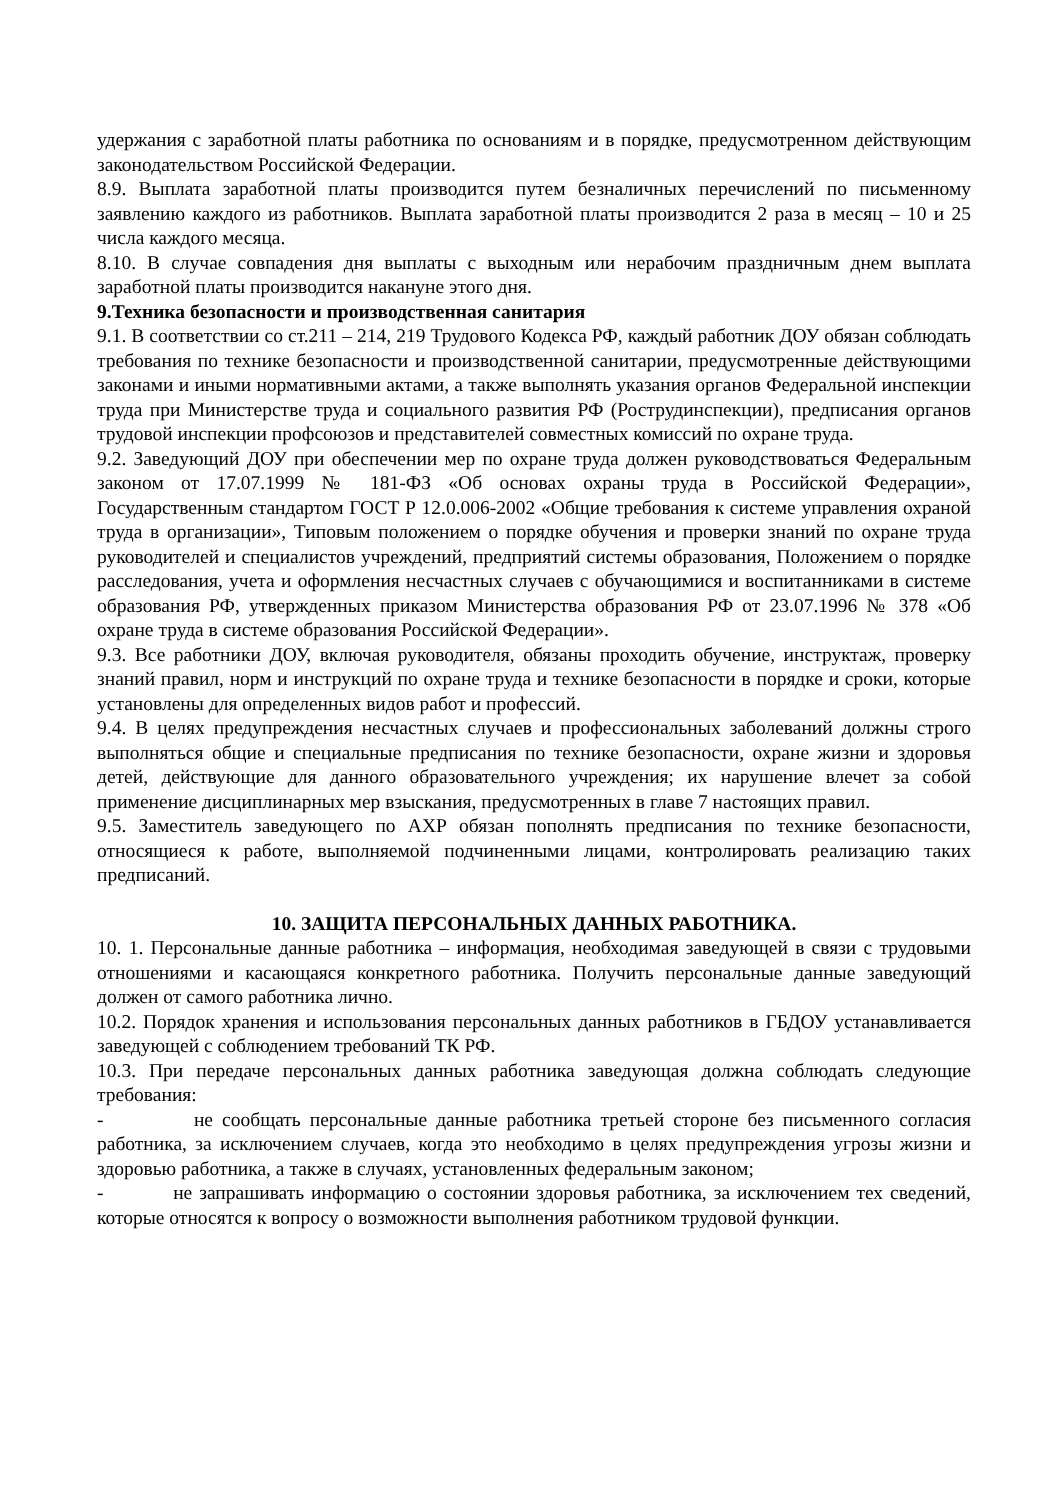удержания с заработной платы работника по основаниям и в порядке, предусмотренном действующим законодательством Российской Федерации.
8.9. Выплата заработной платы производится путем безналичных перечислений по письменному заявлению каждого из работников. Выплата заработной платы производится 2 раза в месяц – 10 и 25 числа каждого месяца.
8.10. В случае совпадения дня выплаты с выходным или нерабочим праздничным днем выплата заработной платы производится накануне этого дня.
9.Техника безопасности и производственная санитария
9.1. В соответствии со ст.211 – 214, 219 Трудового Кодекса РФ, каждый работник ДОУ обязан соблюдать требования по технике безопасности и производственной санитарии, предусмотренные действующими законами и иными нормативными актами, а также выполнять указания органов Федеральной инспекции труда при Министерстве труда и социального развития РФ (Рострудинспекции), предписания органов трудовой инспекции профсоюзов и представителей совместных комиссий по охране труда.
9.2. Заведующий ДОУ при обеспечении мер по охране труда должен руководствоваться Федеральным законом от 17.07.1999 № 181-ФЗ «Об основах охраны труда в Российской Федерации», Государственным стандартом ГОСТ Р 12.0.006-2002 «Общие требования к системе управления охраной труда в организации», Типовым положением о порядке обучения и проверки знаний по охране труда руководителей и специалистов учреждений, предприятий системы образования, Положением о порядке расследования, учета и оформления несчастных случаев с обучающимися и воспитанниками в системе образования РФ, утвержденных приказом Министерства образования РФ от 23.07.1996 № 378 «Об охране труда в системе образования Российской Федерации».
9.3. Все работники ДОУ, включая руководителя, обязаны проходить обучение, инструктаж, проверку знаний правил, норм и инструкций по охране труда и технике безопасности в порядке и сроки, которые установлены для определенных видов работ и профессий.
9.4. В целях предупреждения несчастных случаев и профессиональных заболеваний должны строго выполняться общие и специальные предписания по технике безопасности, охране жизни и здоровья детей, действующие для данного образовательного учреждения; их нарушение влечет за собой применение дисциплинарных мер взыскания, предусмотренных в главе 7 настоящих правил.
9.5. Заместитель заведующего по АХР обязан пополнять предписания по технике безопасности, относящиеся к работе, выполняемой подчиненными лицами, контролировать реализацию таких предписаний.
10. ЗАЩИТА ПЕРСОНАЛЬНЫХ ДАННЫХ РАБОТНИКА.
10. 1. Персональные данные работника – информация, необходимая заведующей в связи с трудовыми отношениями и касающаяся конкретного работника. Получить персональные данные заведующий должен от самого работника лично.
10.2. Порядок хранения и использования персональных данных работников в ГБДОУ устанавливается заведующей с соблюдением требований ТК РФ.
10.3. При передаче персональных данных работника заведующая должна соблюдать следующие требования:
- не сообщать персональные данные работника третьей стороне без письменного согласия работника, за исключением случаев, когда это необходимо в целях предупреждения угрозы жизни и здоровью работника, а также в случаях, установленных федеральным законом;
- не запрашивать информацию о состоянии здоровья работника, за исключением тех сведений, которые относятся к вопросу о возможности выполнения работником трудовой функции.